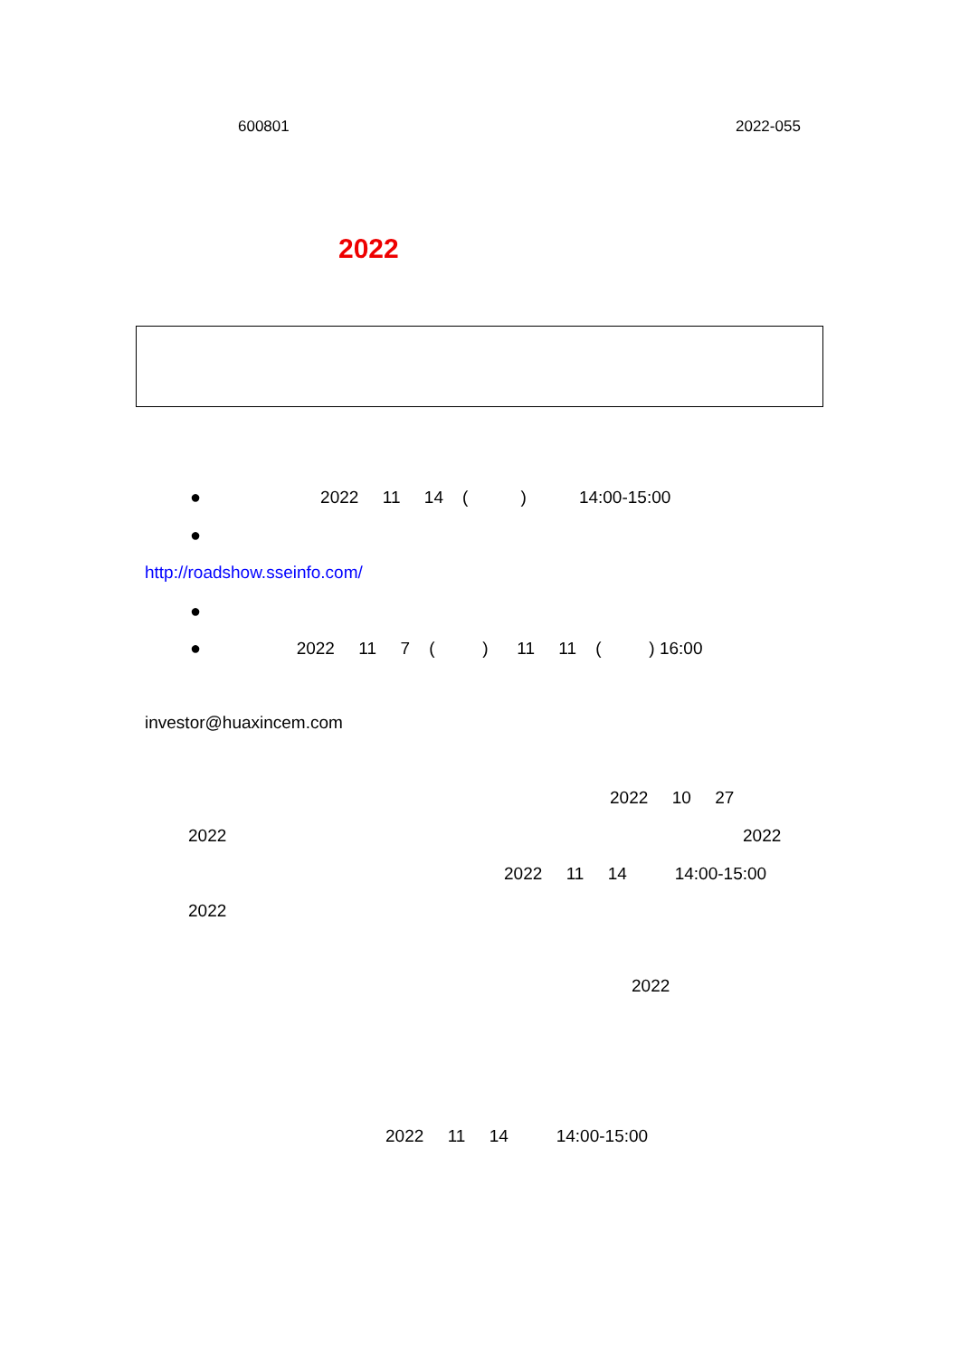600801
2022-055
2022
● 2022 11 14 ( ) 14:00-15:00
●
http://roadshow.sseinfo.com/
●
● 2022 11 7 ( ) 11 11 ( ) 16:00
investor@huaxincem.com
2022 10 27
2022
2022
2022 11 14 14:00-15:00
2022
2022
2022 11 14 14:00-15:00